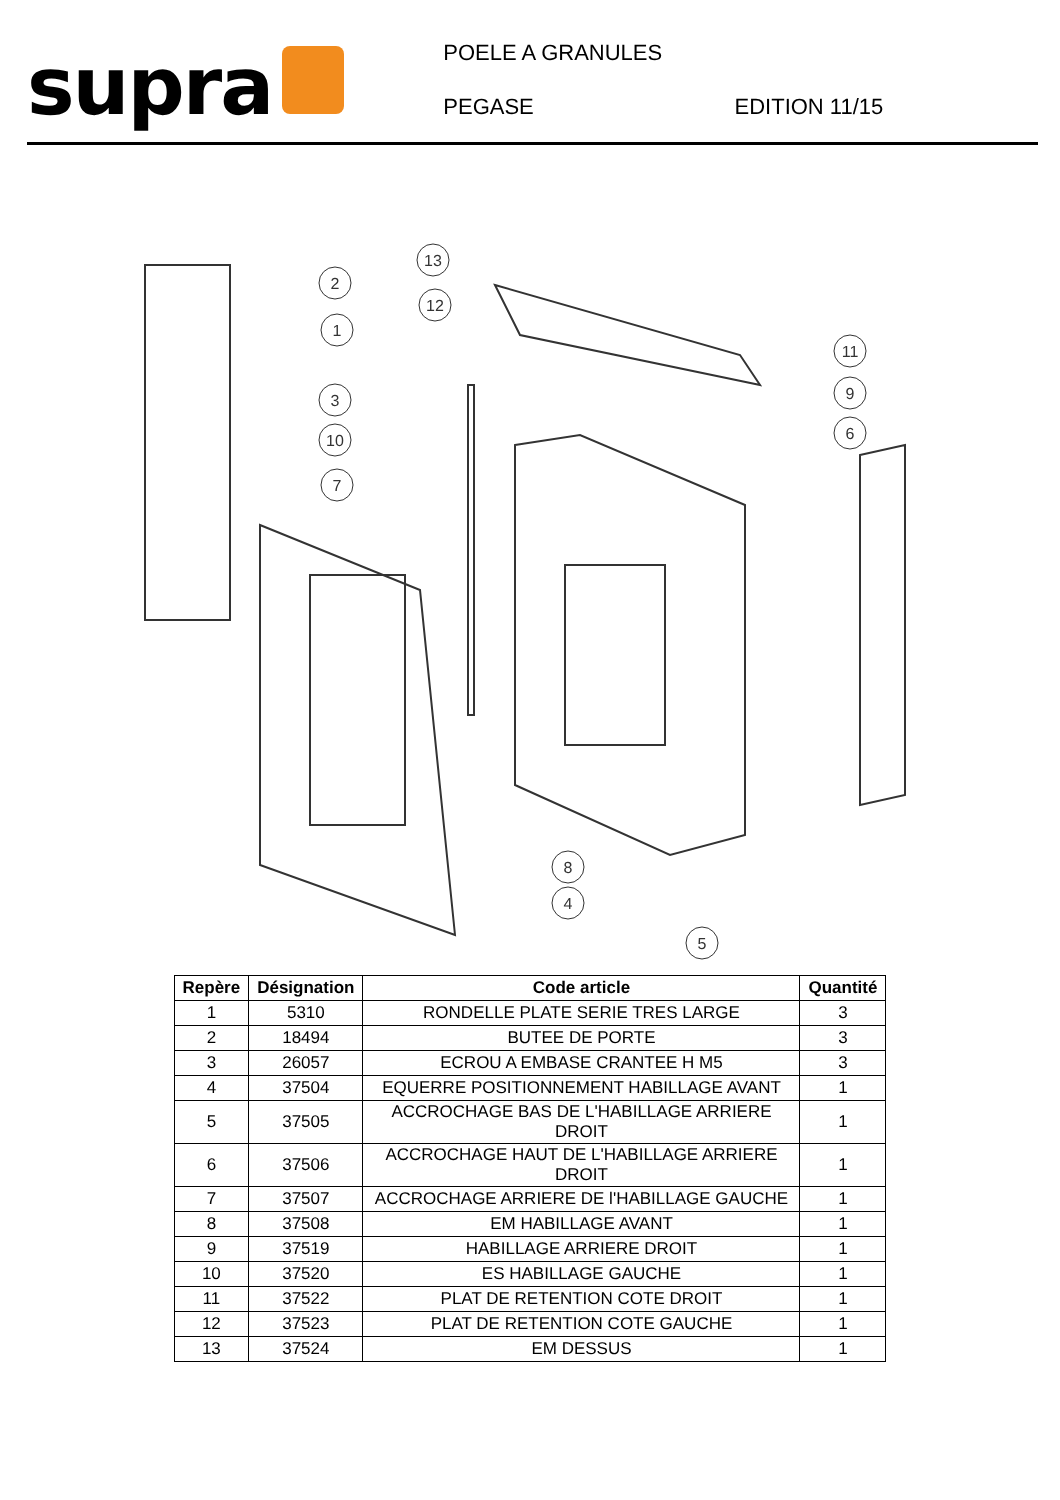supra
POELE A GRANULES
PEGASE EDITION 11/15
13
12
2
1
3
10
7
11
9
6
8
4
5
| Repère | Désignation | Code article | Quantité |
| --- | --- | --- | --- |
| 1 | 5310 | RONDELLE PLATE SERIE TRES LARGE | 3 |
| 2 | 18494 | BUTEE DE PORTE | 3 |
| 3 | 26057 | ECROU A EMBASE CRANTEE H M5 | 3 |
| 4 | 37504 | EQUERRE POSITIONNEMENT HABILLAGE AVANT | 1 |
| 5 | 37505 | ACCROCHAGE BAS DE L'HABILLAGE ARRIERE DROIT | 1 |
| 6 | 37506 | ACCROCHAGE HAUT DE L'HABILLAGE ARRIERE DROIT | 1 |
| 7 | 37507 | ACCROCHAGE ARRIERE DE l'HABILLAGE GAUCHE | 1 |
| 8 | 37508 | EM HABILLAGE AVANT | 1 |
| 9 | 37519 | HABILLAGE ARRIERE DROIT | 1 |
| 10 | 37520 | ES HABILLAGE GAUCHE | 1 |
| 11 | 37522 | PLAT DE RETENTION COTE DROIT | 1 |
| 12 | 37523 | PLAT DE RETENTION COTE GAUCHE | 1 |
| 13 | 37524 | EM DESSUS | 1 |